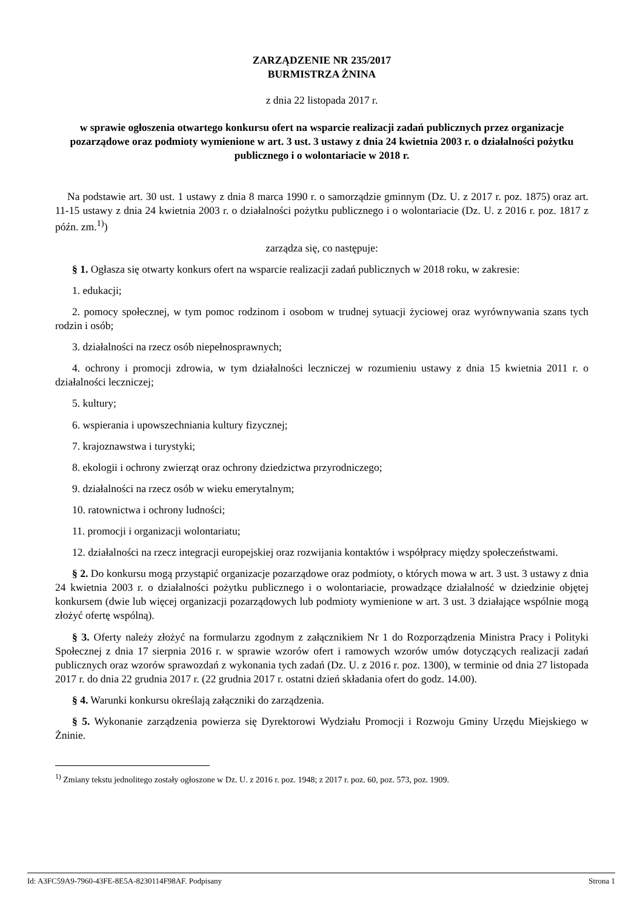ZARZĄDZENIE NR 235/2017
BURMISTRZA ŻNINA
z dnia 22 listopada 2017 r.
w sprawie ogłoszenia otwartego konkursu ofert na wsparcie realizacji zadań publicznych przez organizacje pozarządowe oraz podmioty wymienione w art. 3 ust. 3 ustawy z dnia 24 kwietnia 2003 r. o działalności pożytku publicznego i o wolontariacie w 2018 r.
Na podstawie art. 30 ust. 1 ustawy z dnia 8 marca 1990 r. o samorządzie gminnym (Dz. U. z 2017 r. poz. 1875) oraz art. 11-15 ustawy z dnia 24 kwietnia 2003 r. o działalności pożytku publicznego i o wolontariacie (Dz. U. z 2016 r. poz. 1817 z późn. zm.<sup>1)</sup>)
zarządza się, co następuje:
§ 1. Ogłasza się otwarty konkurs ofert na wsparcie realizacji zadań publicznych w 2018 roku, w zakresie:
1. edukacji;
2. pomocy społecznej, w tym pomoc rodzinom i osobom w trudnej sytuacji życiowej oraz wyrównywania szans tych rodzin i osób;
3. działalności na rzecz osób niepełnosprawnych;
4. ochrony i promocji zdrowia, w tym działalności leczniczej w rozumieniu ustawy z dnia 15 kwietnia 2011 r. o działalności leczniczej;
5. kultury;
6. wspierania i upowszechniania kultury fizycznej;
7. krajoznawstwa i turystyki;
8. ekologii i ochrony zwierząt oraz ochrony dziedzictwa przyrodniczego;
9. działalności na rzecz osób w wieku emerytalnym;
10. ratownictwa i ochrony ludności;
11. promocji i organizacji wolontariatu;
12. działalności na rzecz integracji europejskiej oraz rozwijania kontaktów i współpracy między społeczeństwami.
§ 2. Do konkursu mogą przystąpić organizacje pozarządowe oraz podmioty, o których mowa w art. 3 ust. 3 ustawy z dnia 24 kwietnia 2003 r. o działalności pożytku publicznego i o wolontariacie, prowadzące działalność w dziedzinie objętej konkursem (dwie lub więcej organizacji pozarządowych lub podmioty wymienione w art. 3 ust. 3 działające wspólnie mogą złożyć ofertę wspólną).
§ 3. Oferty należy złożyć na formularzu zgodnym z załącznikiem Nr 1 do Rozporządzenia Ministra Pracy i Polityki Społecznej z dnia 17 sierpnia 2016 r. w sprawie wzorów ofert i ramowych wzorów umów dotyczących realizacji zadań publicznych oraz wzorów sprawozdań z wykonania tych zadań (Dz. U. z 2016 r. poz. 1300), w terminie od dnia 27 listopada 2017 r. do dnia 22 grudnia 2017 r. (22 grudnia 2017 r. ostatni dzień składania ofert do godz. 14.00).
§ 4. Warunki konkursu określają załączniki do zarządzenia.
§ 5. Wykonanie zarządzenia powierza się Dyrektorowi Wydziału Promocji i Rozwoju Gminy Urzędu Miejskiego w Żninie.
<sup>1)</sup> Zmiany tekstu jednolitego zostały ogłoszone w Dz. U. z 2016 r. poz. 1948; z 2017 r. poz. 60, poz. 573, poz. 1909.
Id: A3FC59A9-7960-43FE-8E5A-8230114F98AF. Podpisany Strona 1